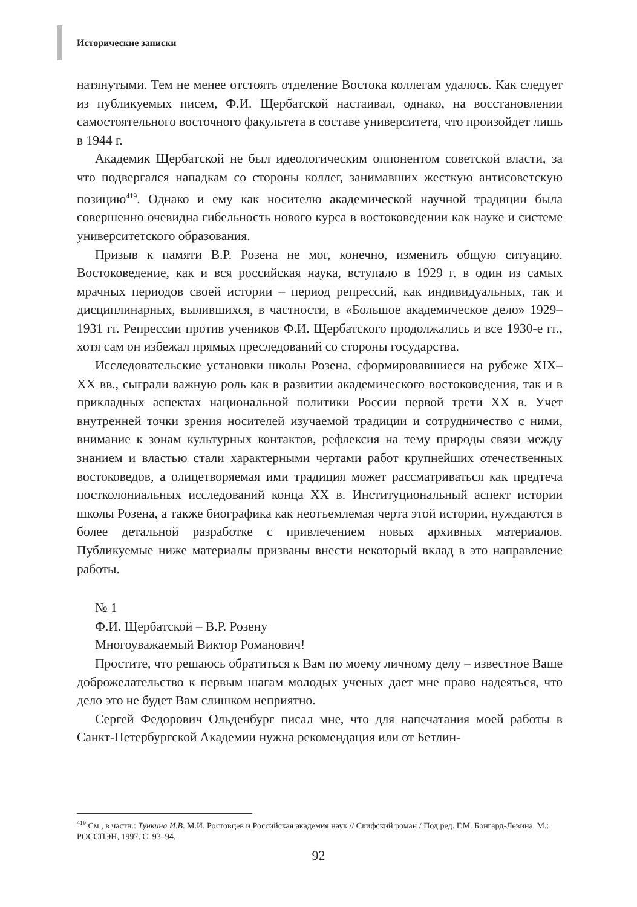Исторические записки
натянутыми. Тем не менее отстоять отделение Востока коллегам удалось. Как следует из публикуемых писем, Ф.И. Щербатской настаивал, однако, на восстановлении самостоятельного восточного факультета в составе университета, что произойдет лишь в 1944 г.
Академик Щербатской не был идеологическим оппонентом советской власти, за что подвергался нападкам со стороны коллег, занимавших жесткую антисоветскую позицию<sup>419</sup>. Однако и ему как носителю академической научной традиции была совершенно очевидна гибельность нового курса в востоковедении как науке и системе университетского образования.
Призыв к памяти В.Р. Розена не мог, конечно, изменить общую ситуацию. Востоковедение, как и вся российская наука, вступало в 1929 г. в один из самых мрачных периодов своей истории – период репрессий, как индивидуальных, так и дисциплинарных, вылившихся, в частности, в «Большое академическое дело» 1929–1931 гг. Репрессии против учеников Ф.И. Щербатского продолжались и все 1930-е гг., хотя сам он избежал прямых преследований со стороны государства.
Исследовательские установки школы Розена, сформировавшиеся на рубеже XIX–XX вв., сыграли важную роль как в развитии академического востоковедения, так и в прикладных аспектах национальной политики России первой трети XX в. Учет внутренней точки зрения носителей изучаемой традиции и сотрудничество с ними, внимание к зонам культурных контактов, рефлексия на тему природы связи между знанием и властью стали характерными чертами работ крупнейших отечественных востоковедов, а олицетворяемая ими традиция может рассматриваться как предтеча постколониальных исследований конца XX в. Институциональный аспект истории школы Розена, а также биографика как неотъемлемая черта этой истории, нуждаются в более детальной разработке с привлечением новых архивных материалов. Публикуемые ниже материалы призваны внести некоторый вклад в это направление работы.
№ 1
Ф.И. Щербатской – В.Р. Розену
Многоуважаемый Виктор Романович!
Простите, что решаюсь обратиться к Вам по моему личному делу – известное Ваше доброжелательство к первым шагам молодых ученых дает мне право надеяться, что дело это не будет Вам слишком неприятно.
Сергей Федорович Ольденбург писал мне, что для напечатания моей работы в Санкт-Петербургской Академии нужна рекомендация или от Бетлин-
<sup>419</sup> См., в частн.: Тункина И.В. М.И. Ростовцев и Российская академия наук // Скифский роман / Под ред. Г.М. Бонгард-Левина. М.: РОССПЭН, 1997. С. 93–94.
92